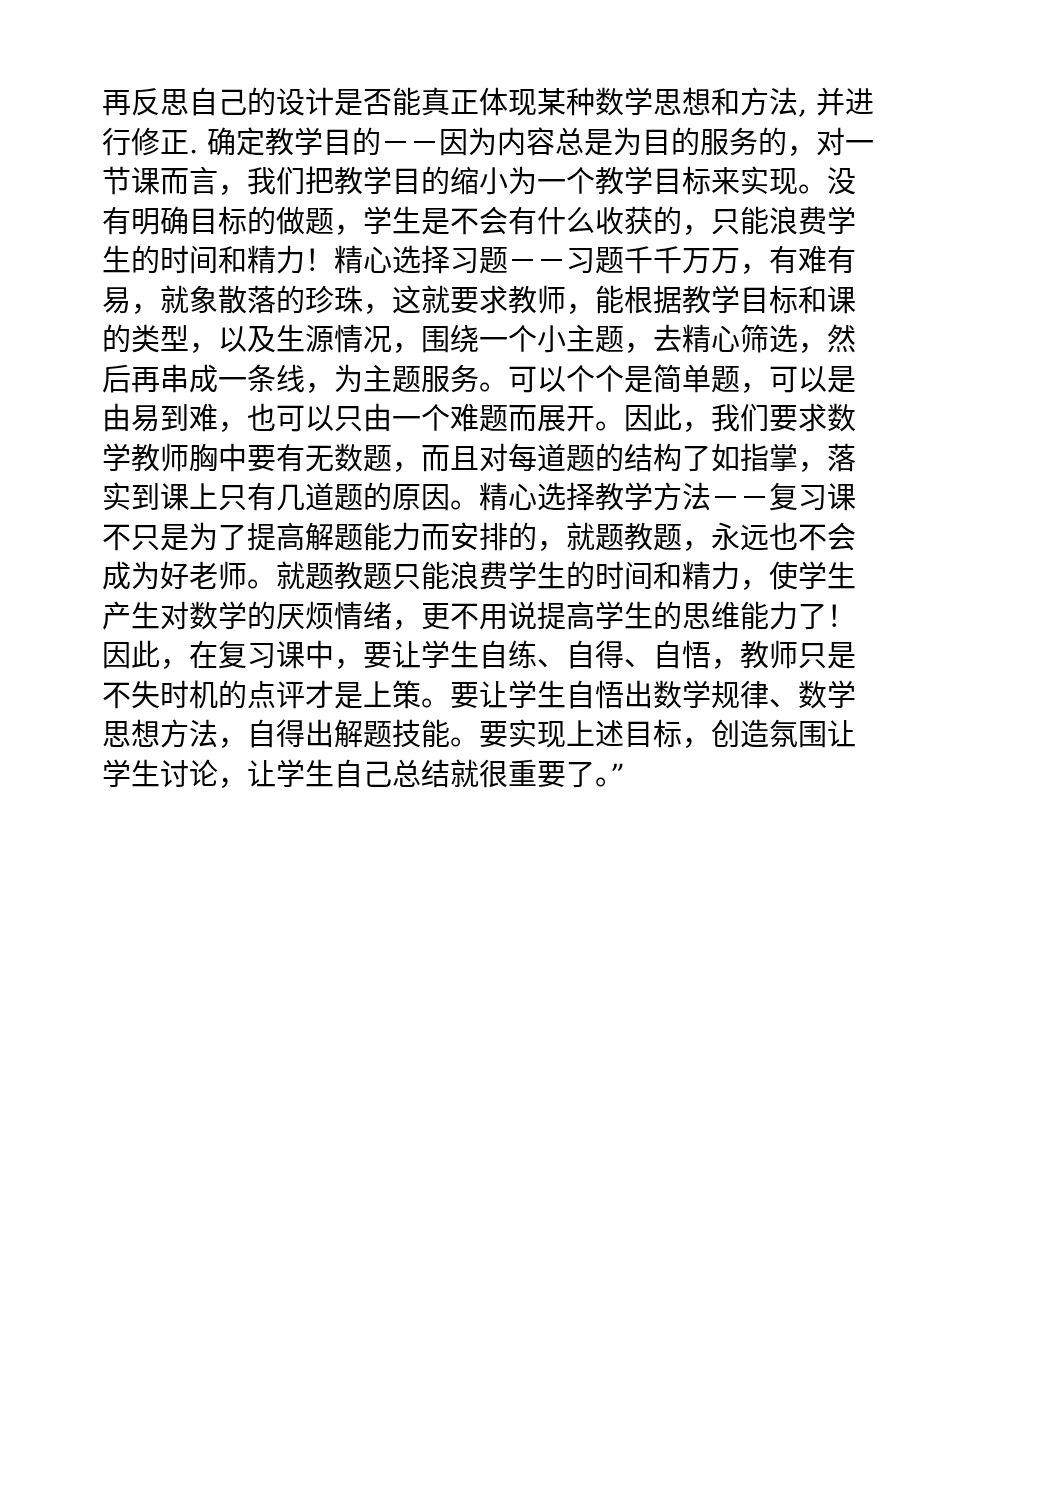再反思自己的设计是否能真正体现某种数学思想和方法, 并进
行修正. 确定教学目的－－因为内容总是为目的服务的，对一
节课而言，我们把教学目的缩小为一个教学目标来实现。没
有明确目标的做题，学生是不会有什么收获的，只能浪费学
生的时间和精力！精心选择习题－－习题千千万万，有难有
易，就象散落的珍珠，这就要求教师，能根据教学目标和课
的类型，以及生源情况，围绕一个小主题，去精心筛选，然
后再串成一条线，为主题服务。可以个个是简单题，可以是
由易到难，也可以只由一个难题而展开。因此，我们要求数
学教师胸中要有无数题，而且对每道题的结构了如指掌，落
实到课上只有几道题的原因。精心选择教学方法－－复习课
不只是为了提高解题能力而安排的，就题教题，永远也不会
成为好老师。就题教题只能浪费学生的时间和精力，使学生
产生对数学的厌烦情绪，更不用说提高学生的思维能力了！
因此，在复习课中，要让学生自练、自得、自悟，教师只是
不失时机的点评才是上策。要让学生自悟出数学规律、数学
思想方法，自得出解题技能。要实现上述目标，创造氛围让
学生讨论，让学生自己总结就很重要了。”